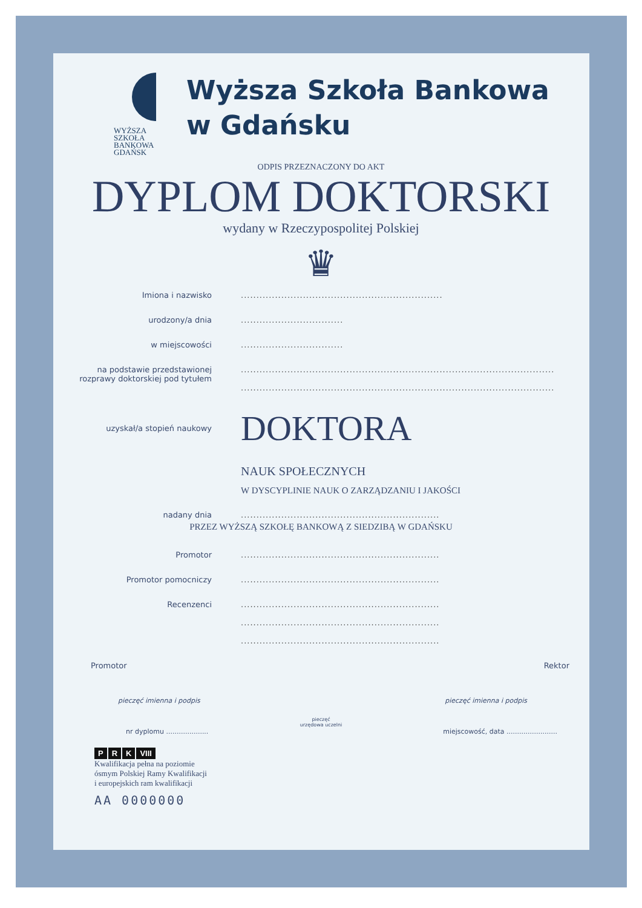WYŻSZA SZKOŁA
BANKOWA
GDAŃSK
Wyższa Szkoła Bankowa
w Gdańsku
ODPIS PRZEZNACZONY DO AKT
DYPLOM DOKTORSKI
wydany w Rzeczypospolitej Polskiej
♛
Imiona i nazwisko .................................................................
urodzony/a dnia .................................
w miejscowości .................................
na podstawie przedstawionej
rozprawy doktorskiej pod tytułem
.....................................................................................................
.....................................................................................................
uzyskał/a stopień naukowy
DOKTORA
NAUK SPOŁECZNYCH
W DYSCYPLINIE NAUK O ZARZĄDZANIU I JAKOŚCI
nadany dnia ................................................................
PRZEZ WYŻSZĄ SZKOŁĘ BANKOWĄ Z SIEDZIBĄ W GDAŃSKU
Promotor ................................................................
Promotor pomocniczy ................................................................
Recenzenci ................................................................
................................................................
................................................................
Promotor Rektor
pieczęć imienna i podpis pieczęć imienna i podpis
pieczęć
urzędowa uczelni
nr dyplomu .................... miejscowość, data ........................
P R K VIII
Kwalifikacja pełna na poziomie
ósmym Polskiej Ramy Kwalifikacji
i europejskich ram kwalifikacji
AA 0000000